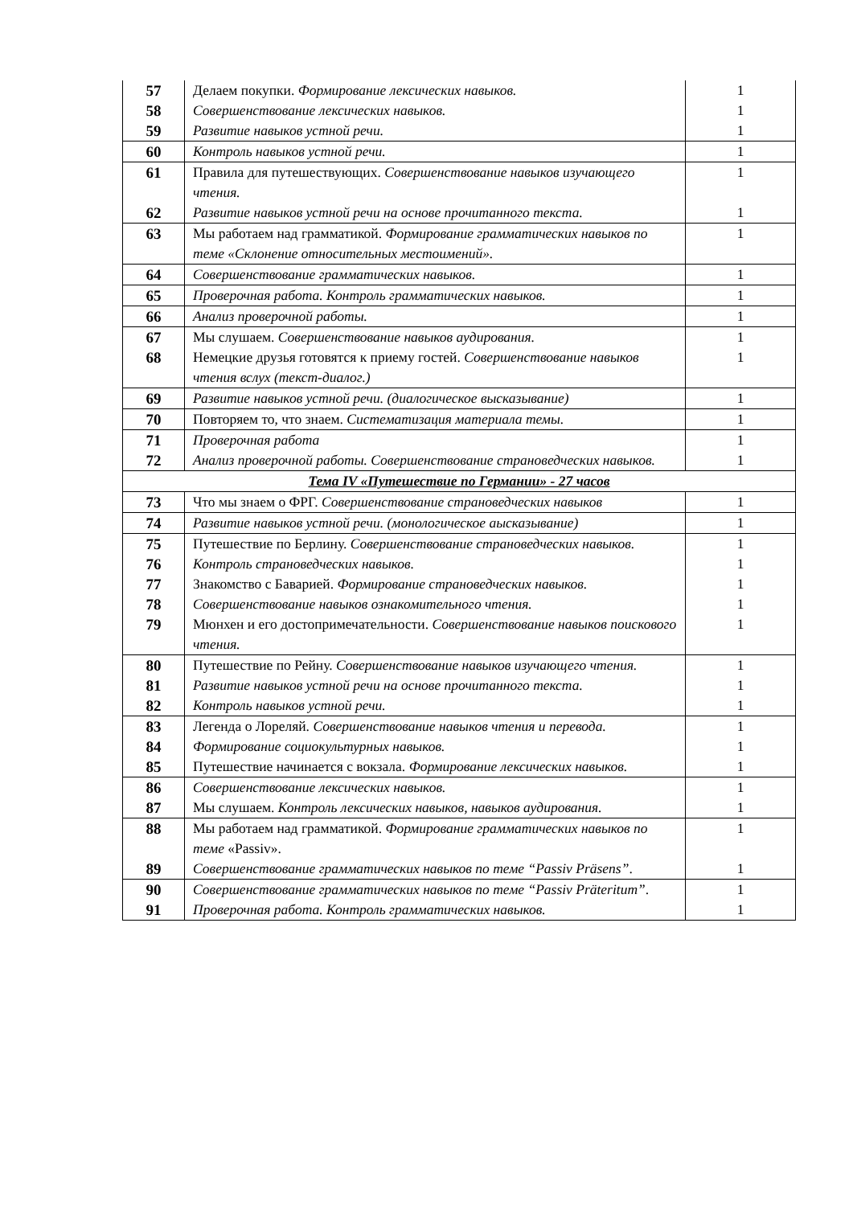| 57 | Делаем покупки. Формирование лексических навыков. | 1 |
| 58 | Совершенствование лексических навыков. | 1 |
| 59 | Развитие навыков устной речи. | 1 |
| 60 | Контроль навыков устной речи. | 1 |
| 61 | Правила для путешествующих. Совершенствование навыков изучающего чтения. | 1 |
| 62 | Развитие навыков устной речи на основе прочитанного текста. | 1 |
| 63 | Мы работаем над грамматикой. Формирование грамматических навыков по теме «Склонение относительных местоимений». | 1 |
| 64 | Совершенствование грамматических навыков. | 1 |
| 65 | Проверочная работа. Контроль грамматических навыков. | 1 |
| 66 | Анализ проверочной работы. | 1 |
| 67 | Мы слушаем. Совершенствование навыков аудирования. | 1 |
| 68 | Немецкие друзья готовятся к приему гостей. Совершенствование навыков чтения вслух (текст-диалог.) | 1 |
| 69 | Развитие навыков устной речи. (диалогическое высказывание) | 1 |
| 70 | Повторяем то, что знаем. Систематизация материала темы. | 1 |
| 71 | Проверочная работа | 1 |
| 72 | Анализ проверочной работы. Совершенствование страноведческих навыков. | 1 |
| Тема IV «Путешествие по Германии» - 27 часов | | |
| 73 | Что мы знаем о ФРГ. Совершенствование страноведческих навыков | 1 |
| 74 | Развитие навыков устной речи. (монологическое аысказывание) | 1 |
| 75 | Путешествие по Берлину. Совершенствование страноведческих навыков. | 1 |
| 76 | Контроль страноведческих навыков. | 1 |
| 77 | Знакомство с Баварией. Формирование страноведческих навыков. | 1 |
| 78 | Совершенствование навыков ознакомительного чтения. | 1 |
| 79 | Мюнхен и его достопримечательности. Совершенствование навыков поискового чтения. | 1 |
| 80 | Путешествие по Рейну. Совершенствование навыков изучающего чтения. | 1 |
| 81 | Развитие навыков устной речи на основе прочитанного текста. | 1 |
| 82 | Контроль навыков устной речи. | 1 |
| 83 | Легенда о Лореляй. Совершенствование навыков чтения и перевода. | 1 |
| 84 | Формирование социокультурных навыков. | 1 |
| 85 | Путешествие начинается с вокзала. Формирование лексических навыков. | 1 |
| 86 | Совершенствование лексических навыков. | 1 |
| 87 | Мы слушаем. Контроль лексических навыков, навыков аудирования. | 1 |
| 88 | Мы работаем над грамматикой. Формирование грамматических навыков по теме «Passiv». | 1 |
| 89 | Совершенствование грамматических навыков по теме “Passiv Präsens” . | 1 |
| 90 | Совершенствование грамматических навыков по теме “Passiv Präteritum” . | 1 |
| 91 | Проверочная работа. Контроль грамматических навыков. | 1 |